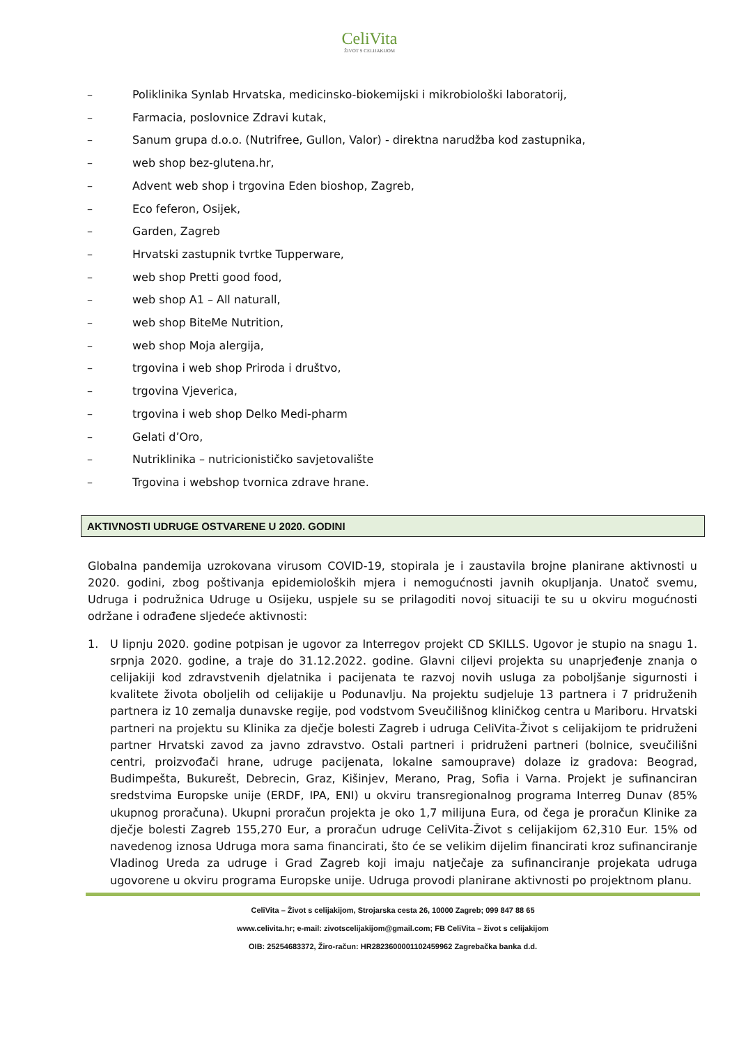CeliVita
ŽIVOT S CELIJAKIJOM
– Poliklinika Synlab Hrvatska, medicinsko-biokemijski i mikrobiološki laboratorij,
– Farmacia, poslovnice Zdravi kutak,
– Sanum grupa d.o.o. (Nutrifree, Gullon, Valor) - direktna narudžba kod zastupnika,
– web shop bez-glutena.hr,
– Advent web shop i trgovina Eden bioshop, Zagreb,
– Eco feferon, Osijek,
– Garden, Zagreb
– Hrvatski zastupnik tvrtke Tupperware,
– web shop Pretti good food,
– web shop A1 – All naturall,
– web shop BiteMe Nutrition,
– web shop Moja alergija,
– trgovina i web shop Priroda i društvo,
– trgovina Vjeverica,
– trgovina i web shop Delko Medi-pharm
– Gelati d’Oro,
– Nutriklinika – nutricionističko savjetovalište
– Trgovina i webshop tvornica zdrave hrane.
AKTIVNOSTI UDRUGE OSTVARENE U 2020. GODINI
Globalna pandemija uzrokovana virusom COVID-19, stopirala je i zaustavila brojne planirane aktivnosti u 2020. godini, zbog poštivanja epidemioloških mjera i nemogućnosti javnih okupljanja. Unatoč svemu, Udruga i podružnica Udruge u Osijeku, uspjele su se prilagoditi novoj situaciji te su u okviru mogućnosti održane i odrađene sljedeće aktivnosti:
1. U lipnju 2020. godine potpisan je ugovor za Interregov projekt CD SKILLS. Ugovor je stupio na snagu 1. srpnja 2020. godine, a traje do 31.12.2022. godine. Glavni ciljevi projekta su unaprjeđenje znanja o celijakiji kod zdravstvenih djelatnika i pacijenata te razvoj novih usluga za poboljšanje sigurnosti i kvalitete života oboljelih od celijakije u Podunavlju. Na projektu sudjeluje 13 partnera i 7 pridruženih partnera iz 10 zemalja dunavske regije, pod vodstvom Sveučilišnog kliničkog centra u Mariboru. Hrvatski partneri na projektu su Klinika za dječje bolesti Zagreb i udruga CeliVita-Život s celijakijom te pridruženi partner Hrvatski zavod za javno zdravstvo. Ostali partneri i pridruženi partneri (bolnice, sveučilišni centri, proizvođači hrane, udruge pacijenata, lokalne samouprave) dolaze iz gradova: Beograd, Budimpešta, Bukurešt, Debrecin, Graz, Kišinjev, Merano, Prag, Sofia i Varna. Projekt je sufinanciran sredstvima Europske unije (ERDF, IPA, ENI) u okviru transregionalnog programa Interreg Dunav (85% ukupnog proračuna). Ukupni proračun projekta je oko 1,7 milijuna Eura, od čega je proračun Klinike za dječje bolesti Zagreb 155,270 Eur, a proračun udruge CeliVita-Život s celijakijom 62,310 Eur. 15% od navedenog iznosa Udruga mora sama financirati, što će se velikim dijelim financirati kroz sufinanciranje Vladinog Ureda za udruge i Grad Zagreb koji imaju natječaje za sufinanciranje projekata udruga ugovorene u okviru programa Europske unije. Udruga provodi planirane aktivnosti po projektnom planu.
CeliVita – Život s celijakijom, Strojarska cesta 26, 10000 Zagreb; 099 847 88 65
www.celivita.hr; e-mail: zivotscelijakijom@gmail.com; FB CeliVita – život s celijakijom
OIB: 25254683372, Žiro-račun: HR2823600001102459962 Zagrebačka banka d.d.